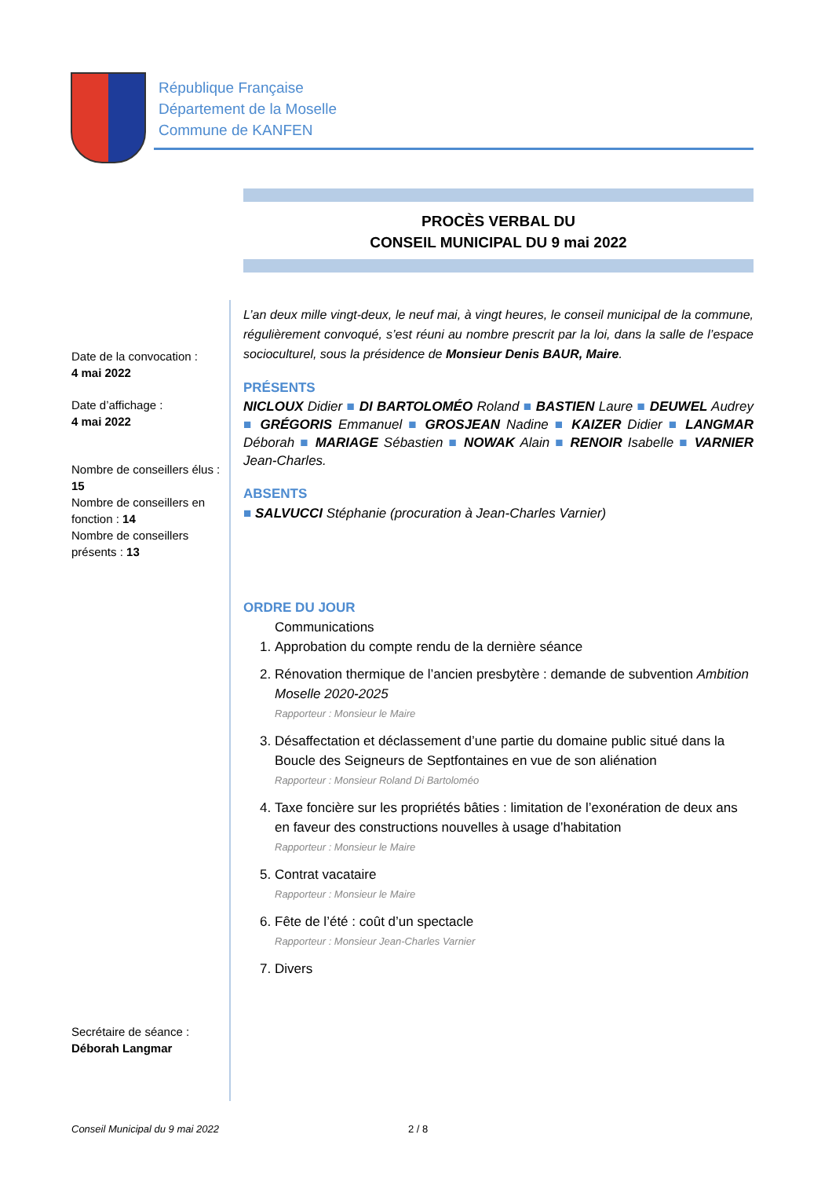République Française
Département de la Moselle
Commune de KANFEN
PROCÈS VERBAL DU
CONSEIL MUNICIPAL DU 9 mai 2022
Date de la convocation :
4 mai 2022
Date d’affichage :
4 mai 2022
Nombre de conseillers élus : 15
Nombre de conseillers en fonction : 14
Nombre de conseillers présents : 13
Secrétaire de séance :
Déborah Langmar
L’an deux mille vingt-deux, le neuf mai, à vingt heures, le conseil municipal de la commune, régulièrement convoqué, s’est réuni au nombre prescrit par la loi, dans la salle de l’espace socioculturel, sous la présidence de Monsieur Denis BAUR, Maire.
PRÉSENTS
NICLOUX Didier ■ DI BARTOLOMÉO Roland ■ BASTIEN Laure ■ DEUWEL Audrey ■ GRÉGORIS Emmanuel ■ GROSJEAN Nadine ■ KAIZER Didier ■ LANGMAR Déborah ■ MARIAGE Sébastien ■ NOWAK Alain ■ RENOIR Isabelle ■ VARNIER Jean-Charles.
ABSENTS
■ SALVUCCI Stéphanie (procuration à Jean-Charles Varnier)
ORDRE DU JOUR
Communications
1. Approbation du compte rendu de la dernière séance
2. Rénovation thermique de l’ancien presbytère : demande de subvention Ambition Moselle 2020-2025
Rapporteur : Monsieur le Maire
3. Désaffectation et déclassement d’une partie du domaine public situé dans la Boucle des Seigneurs de Septfontaines en vue de son aliénation
Rapporteur : Monsieur Roland Di Bartoloméo
4. Taxe foncière sur les propriétés bâties : limitation de l’exonération de deux ans en faveur des constructions nouvelles à usage d’habitation
Rapporteur : Monsieur le Maire
5. Contrat vacataire
Rapporteur : Monsieur le Maire
6. Fête de l’été : coût d’un spectacle
Rapporteur : Monsieur Jean-Charles Varnier
7. Divers
Conseil Municipal du 9 mai 2022
2 / 8